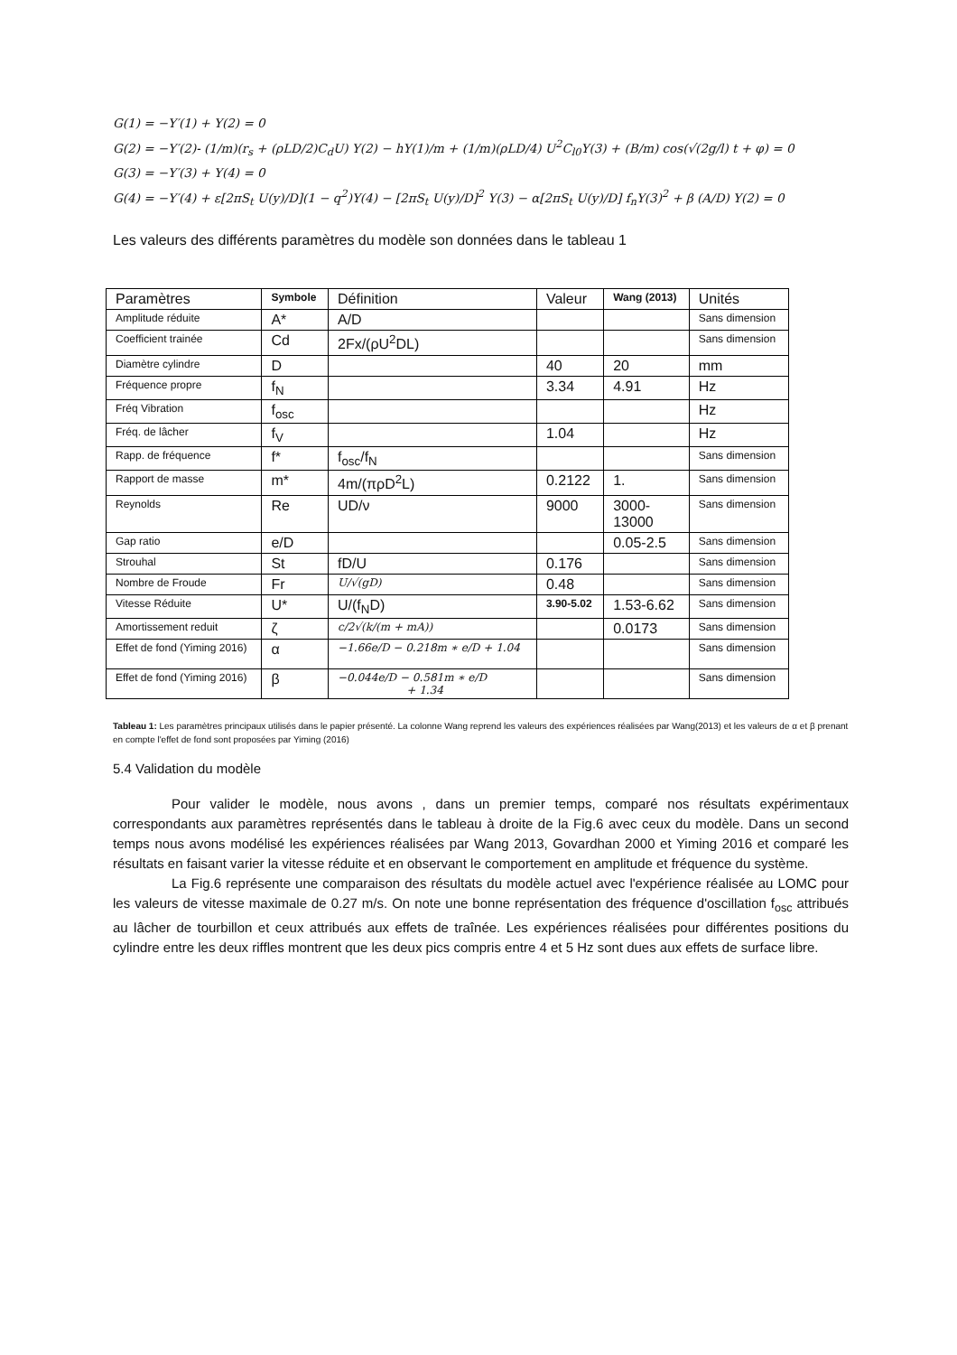G(1) = −Y′(1) + Y(2) = 0
G(2) = −Y′(2)- (1/m)(r<sub>s</sub> + (ρLD/2)C<sub>d</sub>U) Y(2) − hY(1)/m + (1/m)(ρLD/4) U<sup>2</sup>C<sub>l0</sub>Y(3) + (B/m) cos(√(2g/l) t + φ) = 0
G(3) = −Y′(3) + Y(4) = 0
G(4) = −Y′(4) + ε[2πS<sub>t</sub> U(y)/D](1 − q<sup>2</sup>)Y(4) − [2πS<sub>t</sub> U(y)/D]<sup>2</sup> Y(3) − α[2πS<sub>t</sub> U(y)/D] f<sub>n</sub>Y(3)<sup>2</sup> + β (A/D) Y(2) = 0
Les valeurs des différents paramètres du modèle son données dans le tableau 1
| Paramètres | Symbole | Définition | Valeur | Wang (2013) | Unités |
| --- | --- | --- | --- | --- | --- |
| Amplitude réduite | A* | A/D | | | Sans dimension |
| Coefficient trainée | Cd | 2Fx/(ρU<sup>2</sup>DL) | | | Sans dimension |
| Diamètre cylindre | D | | 40 | 20 | mm |
| Fréquence propre | f<sub>N</sub> | | 3.34 | 4.91 | Hz |
| Fréq Vibration | f<sub>osc</sub> | | | | Hz |
| Fréq. de lâcher | f<sub>V</sub> | | 1.04 | | Hz |
| Rapp. de fréquence | f* | f<sub>osc</sub>/f<sub>N</sub> | | | Sans dimension |
| Rapport de masse | m* | 4m/(πρD<sup>2</sup>L) | 0.2122 | 1. | Sans dimension |
| Reynolds | Re | UD/ν | 9000 | 3000- 13000 | Sans dimension |
| Gap ratio | e/D | | | 0.05-2.5 | Sans dimension |
| Strouhal | St | fD/U | 0.176 | | Sans dimension |
| Nombre de Froude | Fr | U/√(gD) | 0.48 | | Sans dimension |
| Vitesse Réduite | U* | U/(f<sub>N</sub>D) | 3.90-5.02 | 1.53-6.62 | Sans dimension |
| Amortissement reduit | ζ | c/2√(k/(m + mA)) | | 0.0173 | Sans dimension |
| Effet de fond (Yiming 2016) | α | −1.66e/D − 0.218m ∗ e/D + 1.04 | | | Sans dimension |
| Effet de fond (Yiming 2016) | β | −0.044e/D − 0.581m ∗ e/D + 1.34 | | | Sans dimension |
Tableau 1: Les paramètres principaux utilisés dans le papier présenté. La colonne Wang reprend les valeurs des expériences réalisées par Wang(2013) et les valeurs de α et β prenant en compte l'effet de fond sont proposées par Yiming (2016)
5.4 Validation du modèle
Pour valider le modèle, nous avons , dans un premier temps, comparé nos résultats expérimentaux correspondants aux paramètres représentés dans le tableau à droite de la Fig.6 avec ceux du modèle. Dans un second temps nous avons modélisé les expériences réalisées par Wang 2013, Govardhan 2000 et Yiming 2016 et comparé les résultats en faisant varier la vitesse réduite et en observant le comportement en amplitude et fréquence du système.
La Fig.6 représente une comparaison des résultats du modèle actuel avec l'expérience réalisée au LOMC pour les valeurs de vitesse maximale de 0.27 m/s. On note une bonne représentation des fréquence d'oscillation f<sub>osc</sub> attribués au lâcher de tourbillon et ceux attribués aux effets de traînée. Les expériences réalisées pour différentes positions du cylindre entre les deux riffles montrent que les deux pics compris entre 4 et 5 Hz sont dues aux effets de surface libre.